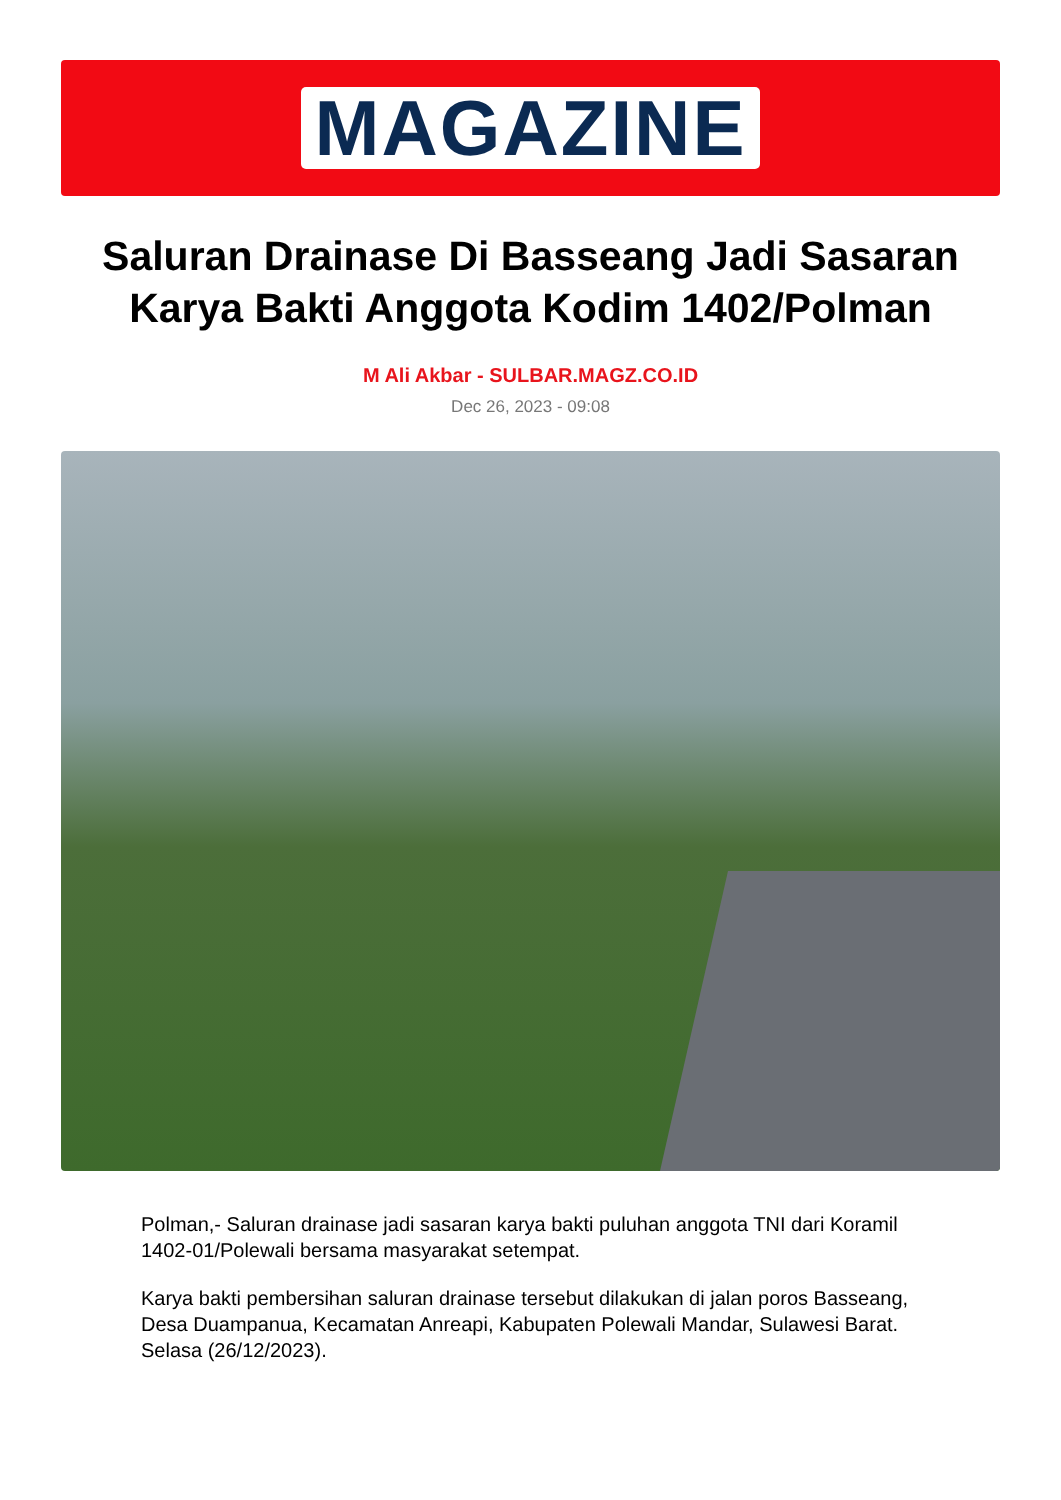MAGAZINE
Saluran Drainase Di Basseang Jadi Sasaran Karya Bakti Anggota Kodim 1402/Polman
M Ali Akbar - SULBAR.MAGZ.CO.ID
Dec 26, 2023 - 09:08
Polman,- Saluran drainase jadi sasaran karya bakti puluhan anggota TNI dari Koramil 1402-01/Polewali bersama masyarakat setempat.
Karya bakti pembersihan saluran drainase tersebut dilakukan di jalan poros Basseang, Desa Duampanua, Kecamatan Anreapi, Kabupaten Polewali Mandar, Sulawesi Barat. Selasa (26/12/2023).